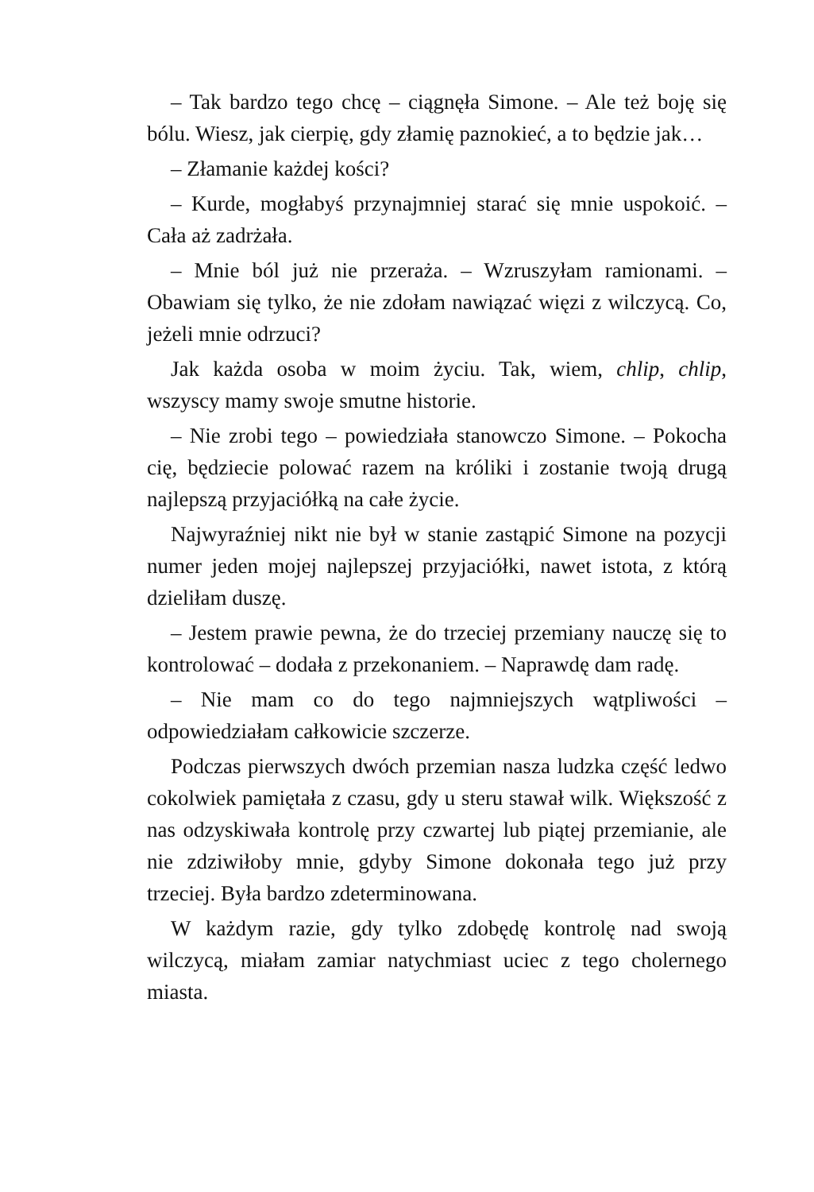– Tak bardzo tego chcę – ciągnęła Simone. – Ale też boję się bólu. Wiesz, jak cierpię, gdy złamię paznokieć, a to będzie jak…
– Złamanie każdej kości?
– Kurde, mogłabyś przynajmniej starać się mnie uspokoić. – Cała aż zadrżała.
– Mnie ból już nie przeraża. – Wzruszyłam ramionami. – Obawiam się tylko, że nie zdołam nawiązać więzi z wilczycą. Co, jeżeli mnie odrzuci?
Jak każda osoba w moim życiu. Tak, wiem, chlip, chlip, wszyscy mamy swoje smutne historie.
– Nie zrobi tego – powiedziała stanowczo Simone. – Pokocha cię, będziecie polować razem na króliki i zostanie twoją drugą najlepszą przyjaciółką na całe życie.
Najwyraźniej nikt nie był w stanie zastąpić Simone na pozycji numer jeden mojej najlepszej przyjaciółki, nawet istota, z którą dzieliłam duszę.
– Jestem prawie pewna, że do trzeciej przemiany nauczę się to kontrolować – dodała z przekonaniem. – Naprawdę dam radę.
– Nie mam co do tego najmniejszych wątpliwości – odpowiedziałam całkowicie szczerze.
Podczas pierwszych dwóch przemian nasza ludzka część ledwo cokolwiek pamiętała z czasu, gdy u steru stawał wilk. Większość z nas odzyskiwała kontrolę przy czwartej lub piątej przemianie, ale nie zdziwiłoby mnie, gdyby Simone dokonała tego już przy trzeciej. Była bardzo zdeterminowana.
W każdym razie, gdy tylko zdobędę kontrolę nad swoją wilczycą, miałam zamiar natychmiast uciec z tego cholernego miasta.